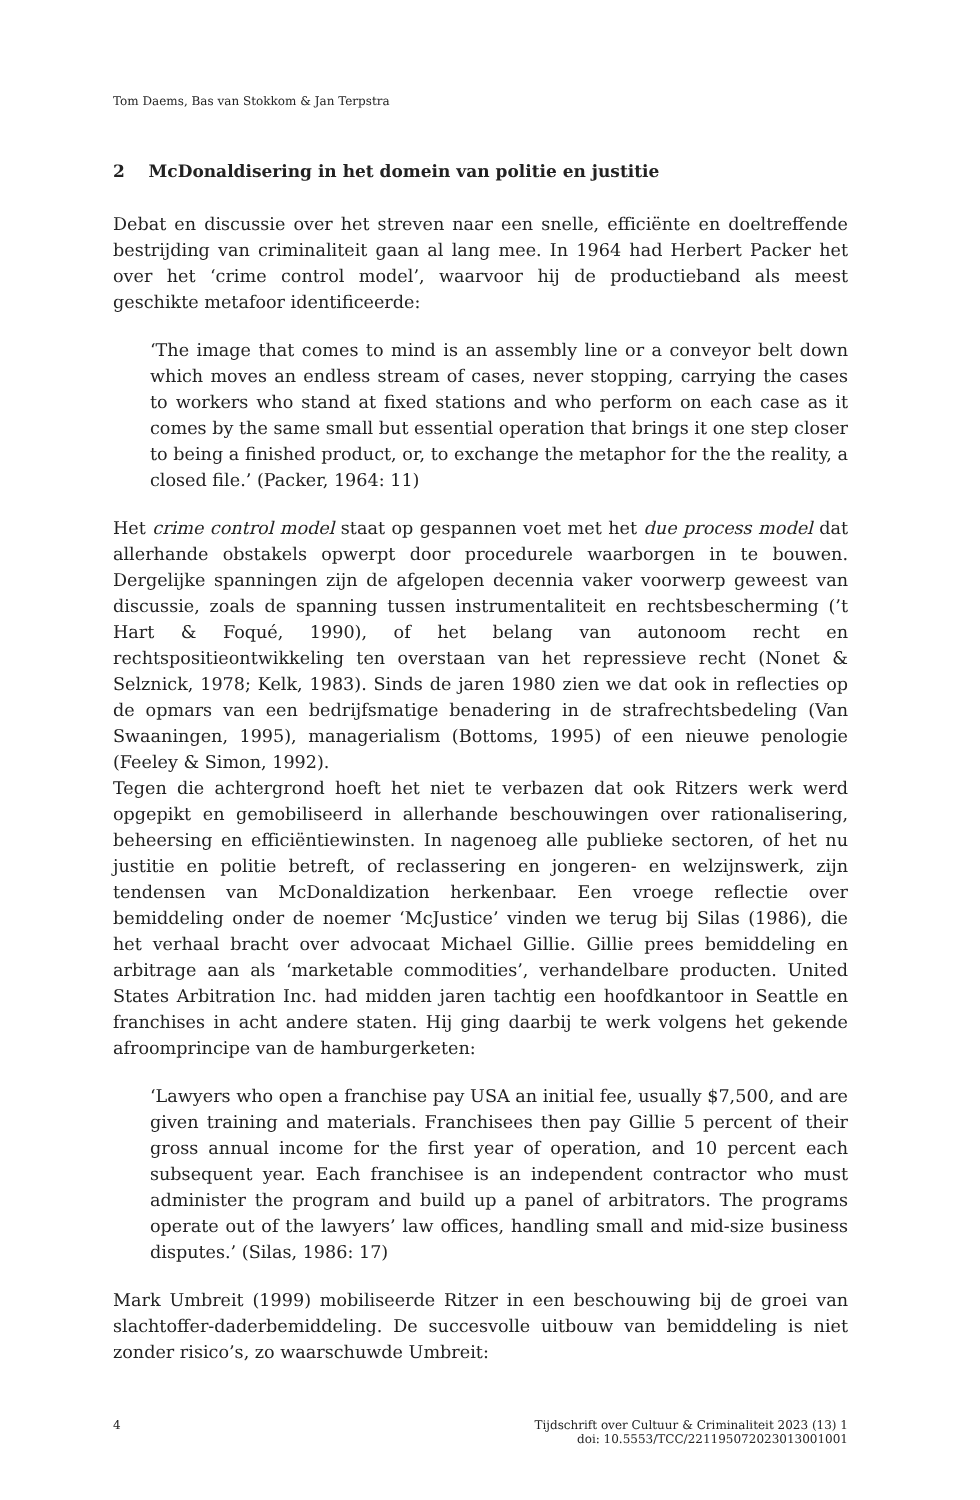Tom Daems, Bas van Stokkom & Jan Terpstra
2 McDonaldisering in het domein van politie en justitie
Debat en discussie over het streven naar een snelle, efficiënte en doeltreffende bestrijding van criminaliteit gaan al lang mee. In 1964 had Herbert Packer het over het ‘crime control model’, waarvoor hij de productieband als meest geschikte metafoor identificeerde:
‘The image that comes to mind is an assembly line or a conveyor belt down which moves an endless stream of cases, never stopping, carrying the cases to workers who stand at fixed stations and who perform on each case as it comes by the same small but essential operation that brings it one step closer to being a finished product, or, to exchange the metaphor for the the reality, a closed file.’ (Packer, 1964: 11)
Het crime control model staat op gespannen voet met het due process model dat allerhande obstakels opwerpt door procedurele waarborgen in te bouwen. Dergelijke spanningen zijn de afgelopen decennia vaker voorwerp geweest van discussie, zoals de spanning tussen instrumentaliteit en rechtsbescherming (’t Hart & Foqué, 1990), of het belang van autonoom recht en rechtspositieontwikkeling ten overstaan van het repressieve recht (Nonet & Selznick, 1978; Kelk, 1983). Sinds de jaren 1980 zien we dat ook in reflecties op de opmars van een bedrijfsmatige benadering in de strafrechtsbedeling (Van Swaaningen, 1995), managerialism (Bottoms, 1995) of een nieuwe penologie (Feeley & Simon, 1992).
Tegen die achtergrond hoeft het niet te verbazen dat ook Ritzers werk werd opgepikt en gemobiliseerd in allerhande beschouwingen over rationalisering, beheersing en efficiëntiewinsten. In nagenoeg alle publieke sectoren, of het nu justitie en politie betreft, of reclassering en jongeren- en welzijnswerk, zijn tendensen van McDonaldization herkenbaar. Een vroege reflectie over bemiddeling onder de noemer ‘McJustice’ vinden we terug bij Silas (1986), die het verhaal bracht over advocaat Michael Gillie. Gillie prees bemiddeling en arbitrage aan als ‘marketable commodities’, verhandelbare producten. United States Arbitration Inc. had midden jaren tachtig een hoofdkantoor in Seattle en franchises in acht andere staten. Hij ging daarbij te werk volgens het gekende afroomprincipe van de hamburgerketen:
‘Lawyers who open a franchise pay USA an initial fee, usually $7,500, and are given training and materials. Franchisees then pay Gillie 5 percent of their gross annual income for the first year of operation, and 10 percent each subsequent year. Each franchisee is an independent contractor who must administer the program and build up a panel of arbitrators. The programs operate out of the lawyers’ law offices, handling small and mid-size business disputes.’ (Silas, 1986: 17)
Mark Umbreit (1999) mobiliseerde Ritzer in een beschouwing bij de groei van slachtoffer-daderbemiddeling. De succesvolle uitbouw van bemiddeling is niet zonder risico’s, zo waarschuwde Umbreit:
4 Tijdschrift over Cultuur & Criminaliteit 2023 (13) 1
doi: 10.5553/TCC/221195072023013001001